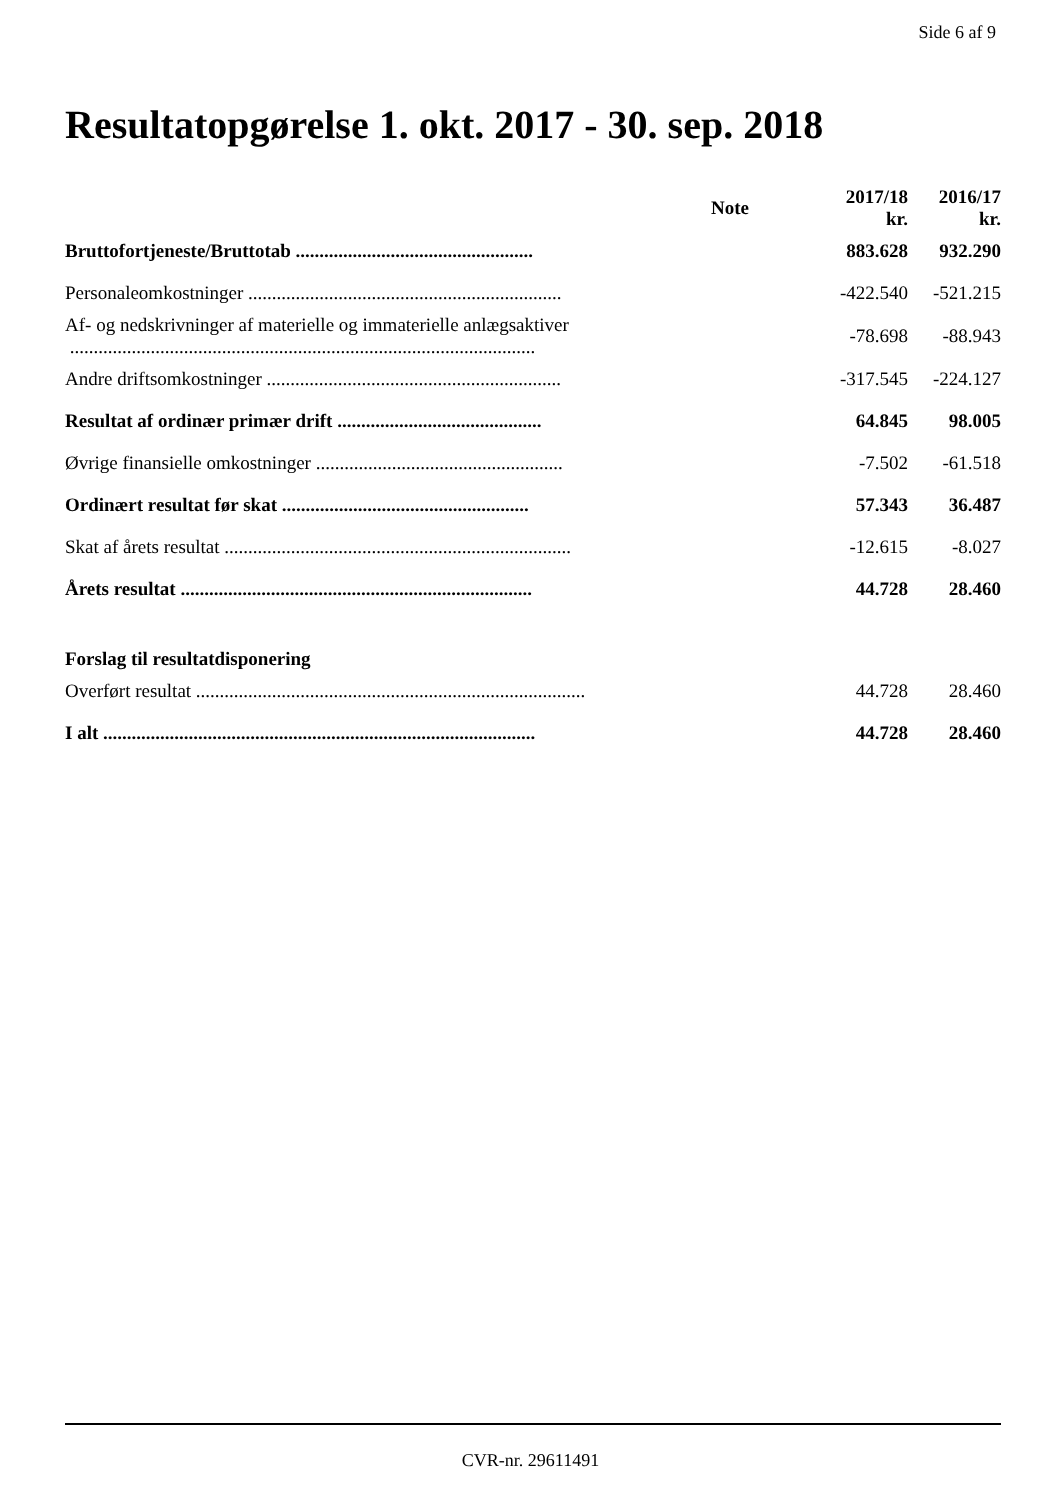Side 6 af 9
Resultatopgørelse 1. okt. 2017 - 30. sep. 2018
| | Note | 2017/18 kr. | 2016/17 kr. |
| --- | --- | --- | --- |
| Bruttofortjeneste/Bruttotab .................................................. | | 883.628 | 932.290 |
| Personaleomkostninger .................................................................. | | -422.540 | -521.215 |
| Af- og nedskrivninger af materielle og immaterielle anlægsaktiver .................................................................................................. | | -78.698 | -88.943 |
| Andre driftsomkostninger .............................................................. | | -317.545 | -224.127 |
| Resultat af ordinær primær drift ........................................... | | 64.845 | 98.005 |
| Øvrige finansielle omkostninger .................................................... | | -7.502 | -61.518 |
| Ordinært resultat før skat .................................................... | | 57.343 | 36.487 |
| Skat af årets resultat ......................................................................... | | -12.615 | -8.027 |
| Årets resultat .......................................................................... | | 44.728 | 28.460 |
| Forslag til resultatdisponering | | | |
| Overført resultat .................................................................................. | | 44.728 | 28.460 |
| I alt ........................................................................................... | | 44.728 | 28.460 |
CVR-nr. 29611491